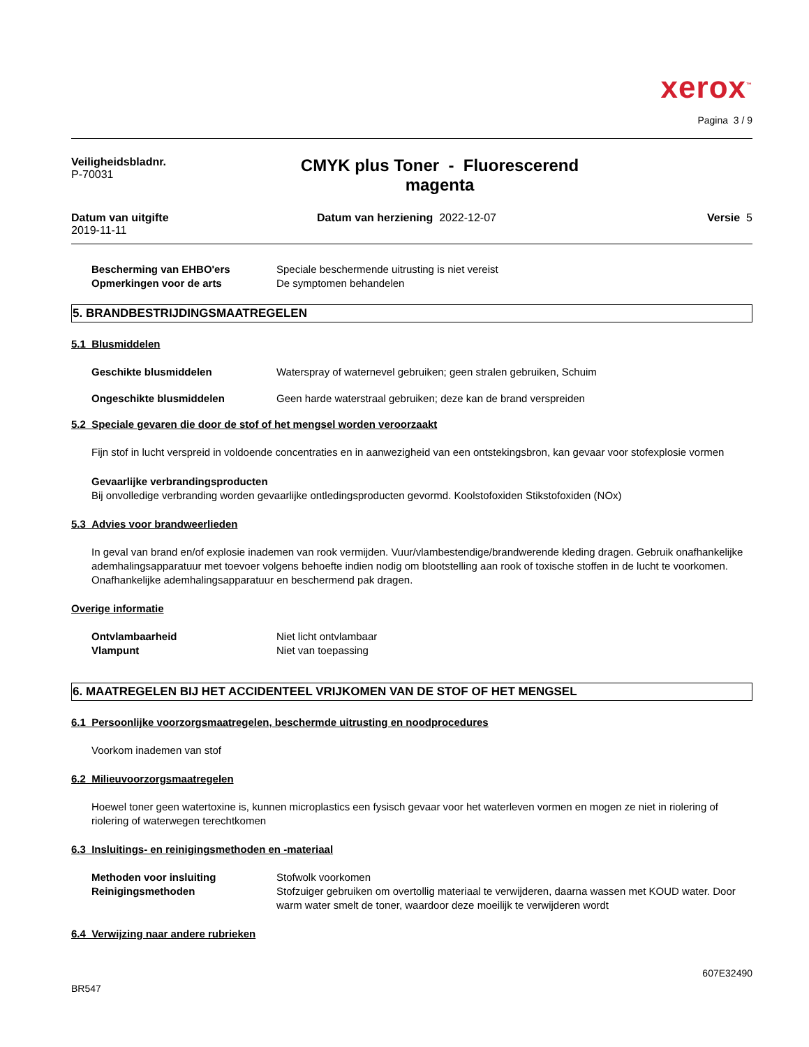xerox<sup>™</sup>
Pagina 3 / 9
Veiligheidsbladnr.
P-70031
CMYK plus Toner - Fluorescerend
magenta
Datum van uitgifte
2019-11-11
Datum van herziening 2022-12-07
Versie 5
Bescherming van EHBO'ers Speciale beschermende uitrusting is niet vereist
Opmerkingen voor de arts De symptomen behandelen
5. BRANDBESTRIJDINGSMAATREGELEN
5.1 Blusmiddelen
Geschikte blusmiddelen Waterspray of waternevel gebruiken; geen stralen gebruiken, Schuim
Ongeschikte blusmiddelen Geen harde waterstraal gebruiken; deze kan de brand verspreiden
5.2 Speciale gevaren die door de stof of het mengsel worden veroorzaakt
Fijn stof in lucht verspreid in voldoende concentraties en in aanwezigheid van een ontstekingsbron, kan gevaar voor stofexplosie vormen
Gevaarlijke verbrandingsproducten
Bij onvolledige verbranding worden gevaarlijke ontledingsproducten gevormd. Koolstofoxiden Stikstofoxiden (NOx)
5.3 Advies voor brandweerlieden
In geval van brand en/of explosie inademen van rook vermijden. Vuur/vlambestendige/brandwerende kleding dragen. Gebruik onafhankelijke ademhalingsapparatuur met toevoer volgens behoefte indien nodig om blootstelling aan rook of toxische stoffen in de lucht te voorkomen.
Onafhankelijke ademhalingsapparatuur en beschermend pak dragen.
Overige informatie
Ontvlambaarheid Niet licht ontvlambaar
Vlampunt Niet van toepassing
6. MAATREGELEN BIJ HET ACCIDENTEEL VRIJKOMEN VAN DE STOF OF HET MENGSEL
6.1 Persoonlijke voorzorgsmaatregelen, beschermde uitrusting en noodprocedures
Voorkom inademen van stof
6.2 Milieuvoorzorgsmaatregelen
Hoewel toner geen watertoxine is, kunnen microplastics een fysisch gevaar voor het waterleven vormen en mogen ze niet in riolering of riolering of waterwegen terechtkomen
6.3 Insluitings- en reinigingsmethoden en -materiaal
Methoden voor insluiting Stofwolk voorkomen
Reinigingsmethoden Stofzuiger gebruiken om overtollig materiaal te verwijderen, daarna wassen met KOUD water. Door warm water smelt de toner, waardoor deze moeilijk te verwijderen wordt
6.4 Verwijzing naar andere rubrieken
607E32490
BR547